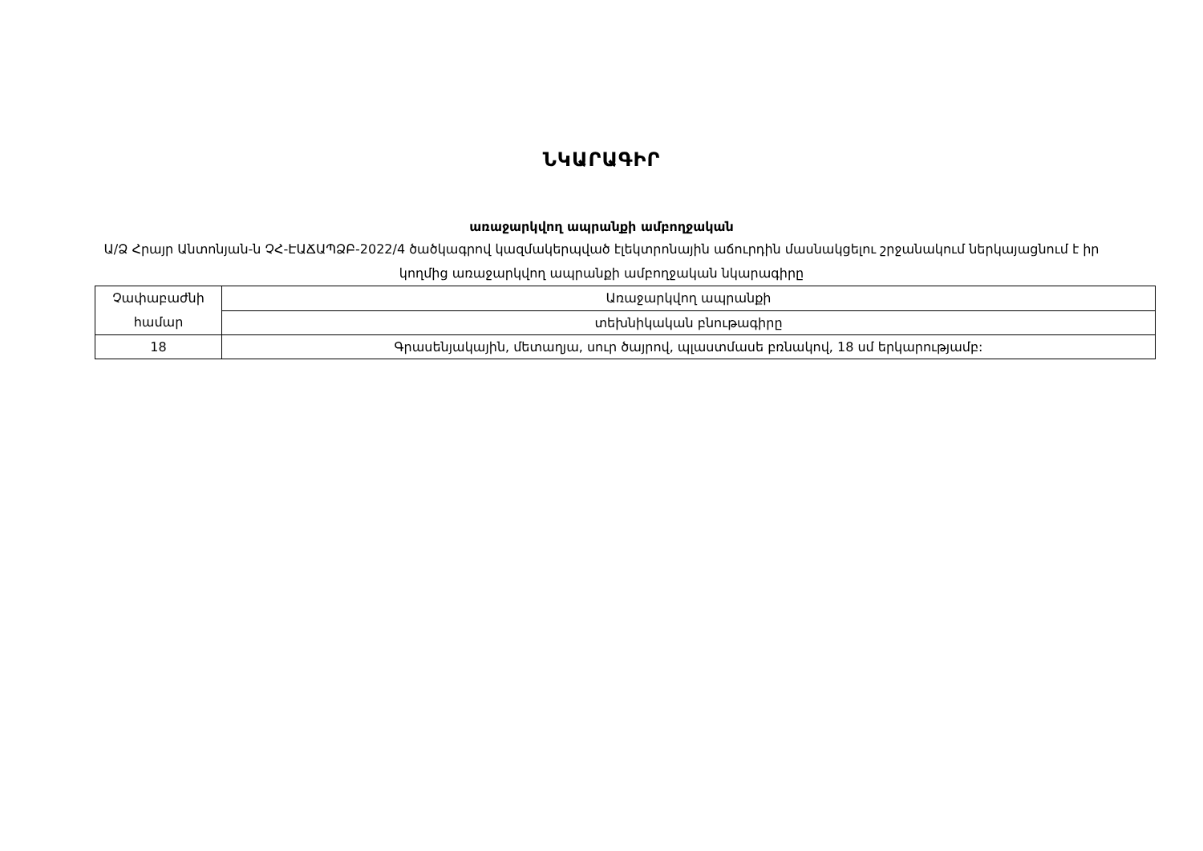ՆԿԱՐԱԳԻՐ
առաջարկվող ապրանքի ամբողջական
Ա/Ձ Հրայր Անտոնյան-ն ՉՀ-ԷԱՃԱՊՁԲ-2022/4 ծածկագրով կազմակերպված էլեկտրոնային աճուրդին մասնակցելու շրջանակում ներկայացնում է իր կողմից առաջարկվող ապրանքի ամբողջական նկարագիրը
| Չափաբաժնի համար | Առաջարկվող ապրանքի |
| | տեխնիկական բնութագիրը |
| 18 | Գրասենյակային, մետաղյա, սուր ծայրով, պլաստմասե բռնակով, 18 սմ երկարությամբ: |